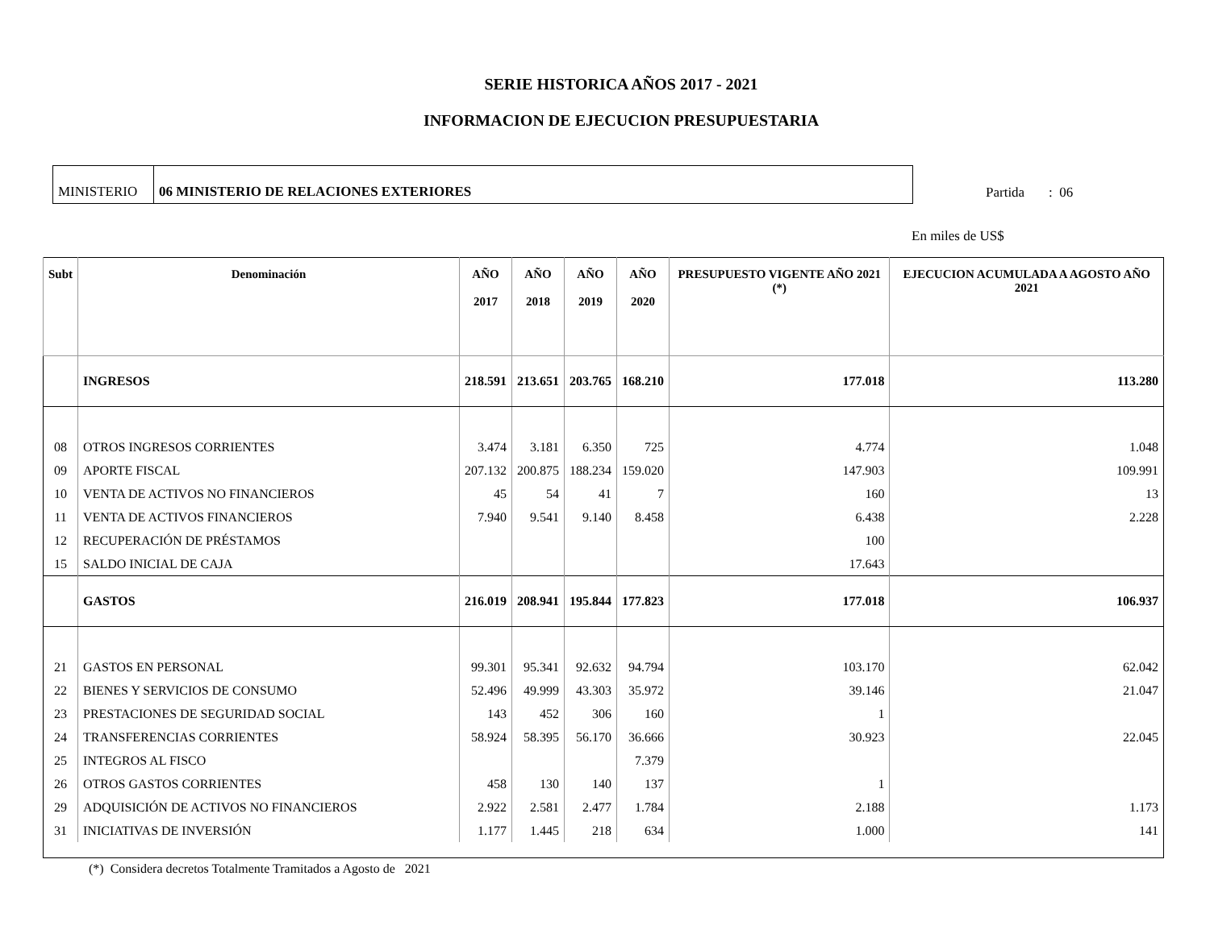SERIE HISTORICA AÑOS 2017 - 2021
INFORMACION DE EJECUCION PRESUPUESTARIA
MINISTERIO 06 MINISTERIO DE RELACIONES EXTERIORES
Partida : 06
En miles de US$
| Subt | Denominación | AÑO 2017 | AÑO 2018 | AÑO 2019 | AÑO 2020 | PRESUPUESTO VIGENTE AÑO 2021 (*) | EJECUCION ACUMULADA A AGOSTO AÑO 2021 |
| --- | --- | --- | --- | --- | --- | --- | --- |
| | INGRESOS | 218.591 | 213.651 | 203.765 | 168.210 | 177.018 | 113.280 |
| 08 | OTROS INGRESOS CORRIENTES | 3.474 | 3.181 | 6.350 | 725 | 4.774 | 1.048 |
| 09 | APORTE FISCAL | 207.132 | 200.875 | 188.234 | 159.020 | 147.903 | 109.991 |
| 10 | VENTA DE ACTIVOS NO FINANCIEROS | 45 | 54 | 41 | 7 | 160 | 13 |
| 11 | VENTA DE ACTIVOS FINANCIEROS | 7.940 | 9.541 | 9.140 | 8.458 | 6.438 | 2.228 |
| 12 | RECUPERACIÓN DE PRÉSTAMOS | | | | | 100 | |
| 15 | SALDO INICIAL DE CAJA | | | | | 17.643 | |
| | GASTOS | 216.019 | 208.941 | 195.844 | 177.823 | 177.018 | 106.937 |
| 21 | GASTOS EN PERSONAL | 99.301 | 95.341 | 92.632 | 94.794 | 103.170 | 62.042 |
| 22 | BIENES Y SERVICIOS DE CONSUMO | 52.496 | 49.999 | 43.303 | 35.972 | 39.146 | 21.047 |
| 23 | PRESTACIONES DE SEGURIDAD SOCIAL | 143 | 452 | 306 | 160 | 1 | |
| 24 | TRANSFERENCIAS CORRIENTES | 58.924 | 58.395 | 56.170 | 36.666 | 30.923 | 22.045 |
| 25 | INTEGROS AL FISCO | | | | 7.379 | | |
| 26 | OTROS GASTOS CORRIENTES | 458 | 130 | 140 | 137 | 1 | |
| 29 | ADQUISICIÓN DE ACTIVOS NO FINANCIEROS | 2.922 | 2.581 | 2.477 | 1.784 | 2.188 | 1.173 |
| 31 | INICIATIVAS DE INVERSIÓN | 1.177 | 1.445 | 218 | 634 | 1.000 | 141 |
(*) Considera decretos Totalmente Tramitados a Agosto de 2021